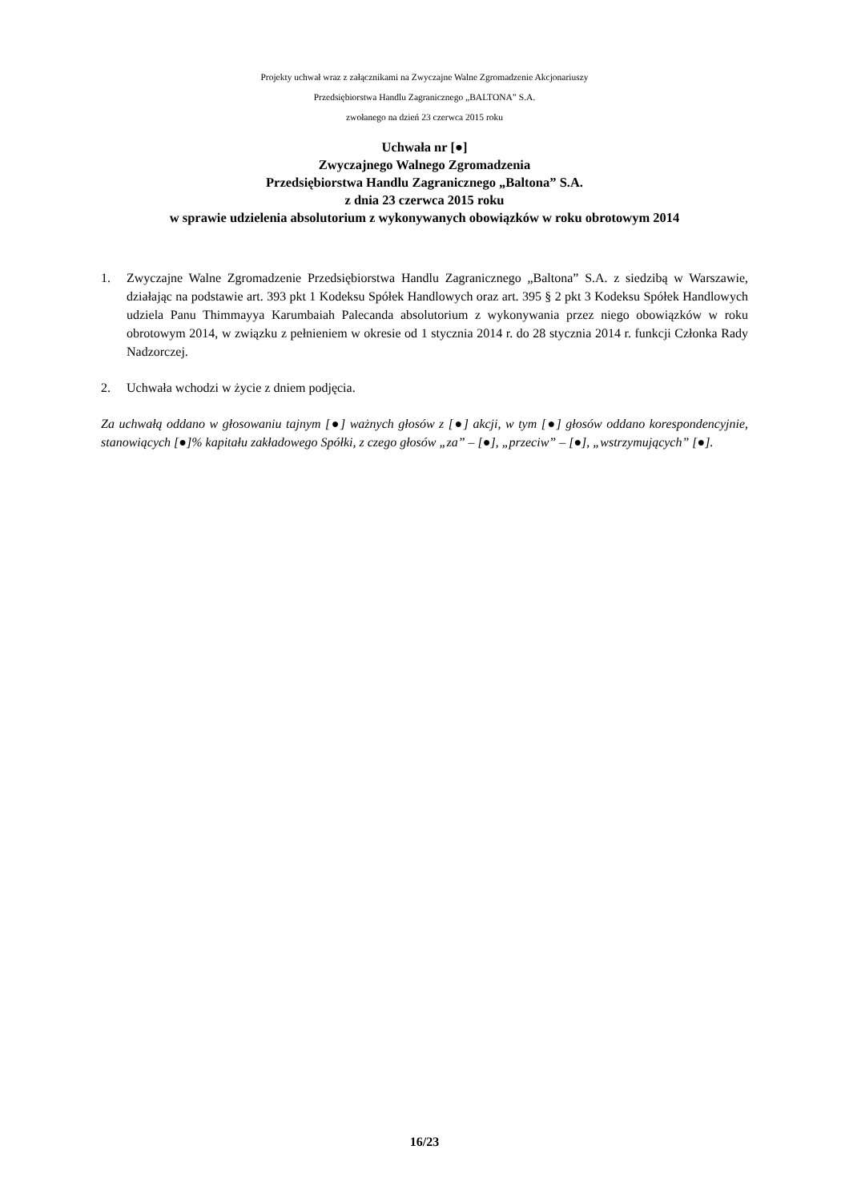Projekty uchwał wraz z załącznikami na Zwyczajne Walne Zgromadzenie Akcjonariuszy
Przedsiębiorstwa Handlu Zagranicznego „BALTONA” S.A.
zwołanego na dzień 23 czerwca 2015 roku
Uchwała nr [●]
Zwyczajnego Walnego Zgromadzenia
Przedsiębiorstwa Handlu Zagranicznego „Baltona” S.A.
z dnia 23 czerwca 2015 roku
w sprawie udzielenia absolutorium z wykonywanych obowiązków w roku obrotowym 2014
1. Zwyczajne Walne Zgromadzenie Przedsiębiorstwa Handlu Zagranicznego „Baltona” S.A. z siedzibą w Warszawie, działając na podstawie art. 393 pkt 1 Kodeksu Spółek Handlowych oraz art. 395 § 2 pkt 3 Kodeksu Spółek Handlowych udziela Panu Thimmayya Karumbaiah Palecanda absolutorium z wykonywania przez niego obowiązków w roku obrotowym 2014, w związku z pełnieniem w okresie od 1 stycznia 2014 r. do 28 stycznia 2014 r. funkcji Członka Rady Nadzorczej.
2. Uchwała wchodzi w życie z dniem podjęcia.
Za uchwałą oddano w głosowaniu tajnym [●] ważnych głosów z [●] akcji, w tym [●] głosów oddano korespondencyjnie, stanowiących [●]% kapitału zakładowego Spółki, z czego głosów „za” – [●], „przeciw” – [●], „wstrzymujących” [●].
16/23